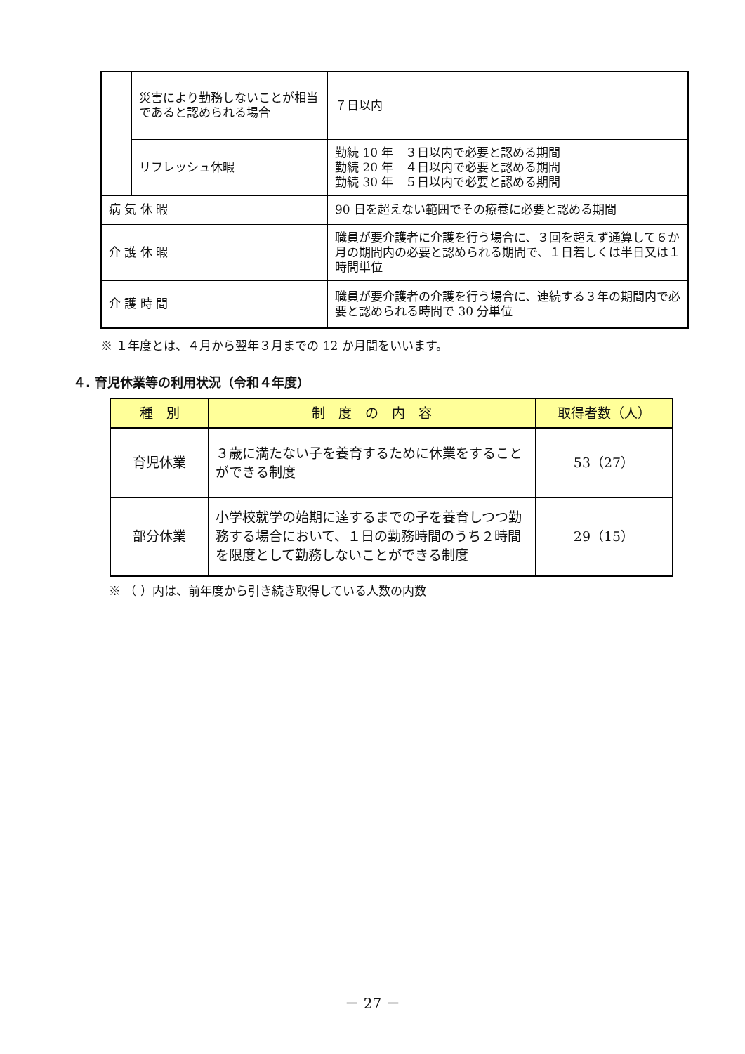| | 災害により勤務しないことが相当であると認められる場合 | ７日以内 |
| | リフレッシュ休暇 | 勤続 10 年 ３日以内で必要と認める期間 勤続 20 年 ４日以内で必要と認める期間 勤続 30 年 ５日以内で必要と認める期間 |
| 病 気 休 暇 | | 90 日を超えない範囲でその療養に必要と認める期間 |
| 介 護 休 暇 | | 職員が要介護者に介護を行う場合に、３回を超えず通算して６か月の期間内の必要と認められる期間で、１日若しくは半日又は１時間単位 |
| 介 護 時 間 | | 職員が要介護者の介護を行う場合に、連続する３年の期間内で必要と認められる時間で 30 分単位 |
※ １年度とは、４月から翌年３月までの 12 か月間をいいます。
４. 育児休業等の利用状況（令和４年度）
| 種 別 | 制 度 の 内 容 | 取得者数（人） |
| --- | --- | --- |
| 育児休業 | ３歳に満たない子を養育するために休業をすることができる制度 | 53（27） |
| 部分休業 | 小学校就学の始期に達するまでの子を養育しつつ勤務する場合において、１日の勤務時間のうち２時間を限度として勤務しないことができる制度 | 29（15） |
※ （ ）内は、前年度から引き続き取得している人数の内数
－ 27 －